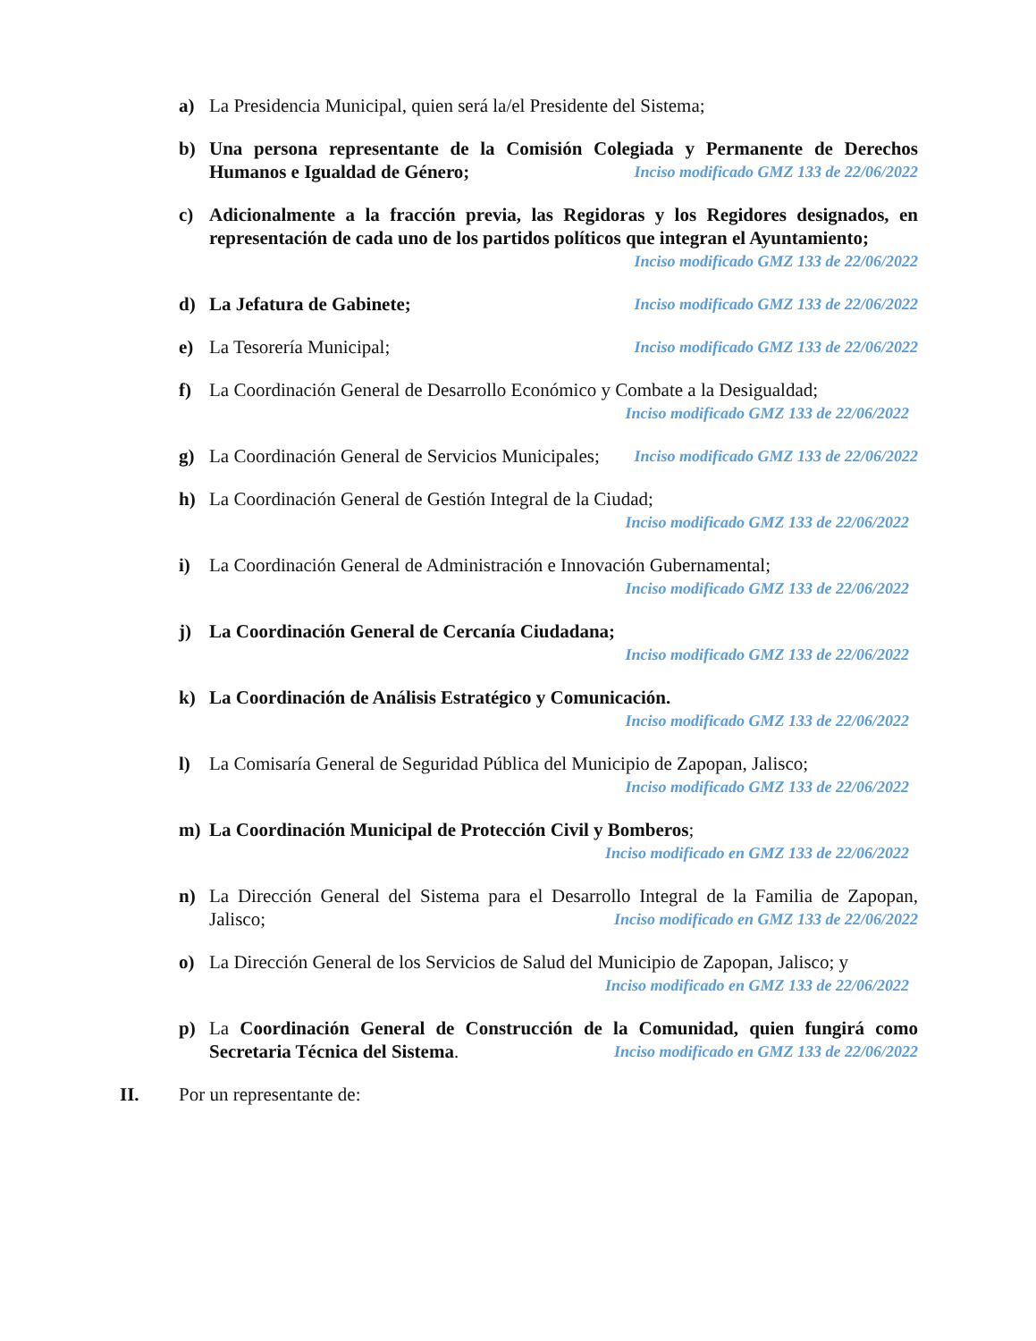a) La Presidencia Municipal, quien será la/el Presidente del Sistema;
b) Una persona representante de la Comisión Colegiada y Permanente de Derechos Humanos e Igualdad de Género; Inciso modificado GMZ 133 de 22/06/2022
c) Adicionalmente a la fracción previa, las Regidoras y los Regidores designados, en representación de cada uno de los partidos políticos que integran el Ayuntamiento; Inciso modificado GMZ 133 de 22/06/2022
d) La Jefatura de Gabinete; Inciso modificado GMZ 133 de 22/06/2022
e) La Tesorería Municipal; Inciso modificado GMZ 133 de 22/06/2022
f) La Coordinación General de Desarrollo Económico y Combate a la Desigualdad;
Inciso modificado GMZ 133 de 22/06/2022
g) La Coordinación General de Servicios Municipales; Inciso modificado GMZ 133 de 22/06/2022
h) La Coordinación General de Gestión Integral de la Ciudad;
Inciso modificado GMZ 133 de 22/06/2022
i) La Coordinación General de Administración e Innovación Gubernamental;
Inciso modificado GMZ 133 de 22/06/2022
j) La Coordinación General de Cercanía Ciudadana;
Inciso modificado GMZ 133 de 22/06/2022
k) La Coordinación de Análisis Estratégico y Comunicación.
Inciso modificado GMZ 133 de 22/06/2022
l) La Comisaría General de Seguridad Pública del Municipio de Zapopan, Jalisco;
Inciso modificado GMZ 133 de 22/06/2022
m) La Coordinación Municipal de Protección Civil y Bomberos;
Inciso modificado en GMZ 133 de 22/06/2022
n) La Dirección General del Sistema para el Desarrollo Integral de la Familia de Zapopan, Jalisco; Inciso modificado en GMZ 133 de 22/06/2022
o) La Dirección General de los Servicios de Salud del Municipio de Zapopan, Jalisco; y
Inciso modificado en GMZ 133 de 22/06/2022
p) La Coordinación General de Construcción de la Comunidad, quien fungirá como Secretaria Técnica del Sistema. Inciso modificado en GMZ 133 de 22/06/2022
II. Por un representante de: